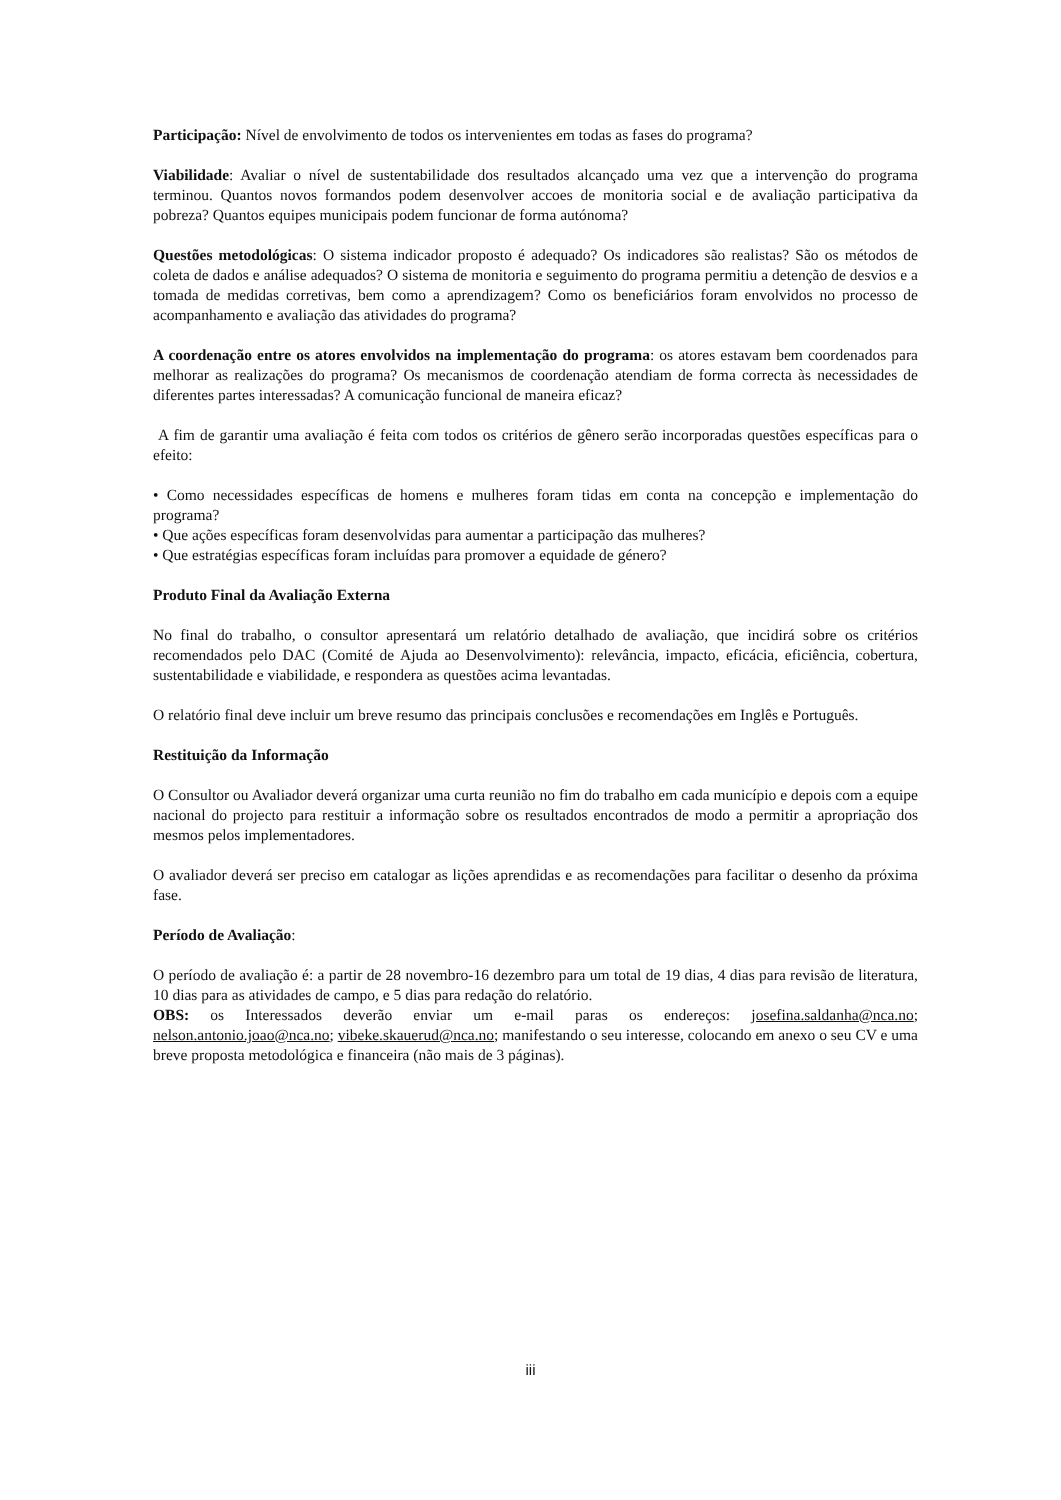Participação: Nível de envolvimento de todos os intervenientes em todas as fases do programa?
Viabilidade: Avaliar o nível de sustentabilidade dos resultados alcançado uma vez que a intervenção do programa terminou. Quantos novos formandos podem desenvolver accoes de monitoria social e de avaliação participativa da pobreza? Quantos equipes municipais podem funcionar de forma autónoma?
Questões metodológicas: O sistema indicador proposto é adequado? Os indicadores são realistas? São os métodos de coleta de dados e análise adequados? O sistema de monitoria e seguimento do programa permitiu a detenção de desvios e a tomada de medidas corretivas, bem como a aprendizagem? Como os beneficiários foram envolvidos no processo de acompanhamento e avaliação das atividades do programa?
A coordenação entre os atores envolvidos na implementação do programa: os atores estavam bem coordenados para melhorar as realizações do programa? Os mecanismos de coordenação atendiam de forma correcta às necessidades de diferentes partes interessadas? A comunicação funcional de maneira eficaz?
A fim de garantir uma avaliação é feita com todos os critérios de gênero serão incorporadas questões específicas para o efeito:
• Como necessidades específicas de homens e mulheres foram tidas em conta na concepção e implementação do programa?
• Que ações específicas foram desenvolvidas para aumentar a participação das mulheres?
• Que estratégias específicas foram incluídas para promover a equidade de género?
Produto Final da Avaliação Externa
No final do trabalho, o consultor apresentará um relatório detalhado de avaliação, que incidirá sobre os critérios recomendados pelo DAC (Comité de Ajuda ao Desenvolvimento): relevância, impacto, eficácia, eficiência, cobertura, sustentabilidade e viabilidade, e respondera as questões acima levantadas.
O relatório final deve incluir um breve resumo das principais conclusões e recomendações em Inglês e Português.
Restituição da Informação
O Consultor ou Avaliador deverá organizar uma curta reunião no fim do trabalho em cada município e depois com a equipe nacional do projecto para restituir a informação sobre os resultados encontrados de modo a permitir a apropriação dos mesmos pelos implementadores.
O avaliador deverá ser preciso em catalogar as lições aprendidas e as recomendações para facilitar o desenho da próxima fase.
Período de Avaliação:
O período de avaliação é: a partir de 28 novembro-16 dezembro para um total de 19 dias, 4 dias para revisão de literatura, 10 dias para as atividades de campo, e 5 dias para redação do relatório.
OBS: os Interessados deverão enviar um e-mail paras os endereços: josefina.saldanha@nca.no; nelson.antonio.joao@nca.no; vibeke.skauerud@nca.no; manifestando o seu interesse, colocando em anexo o seu CV e uma breve proposta metodológica e financeira (não mais de 3 páginas).
iii